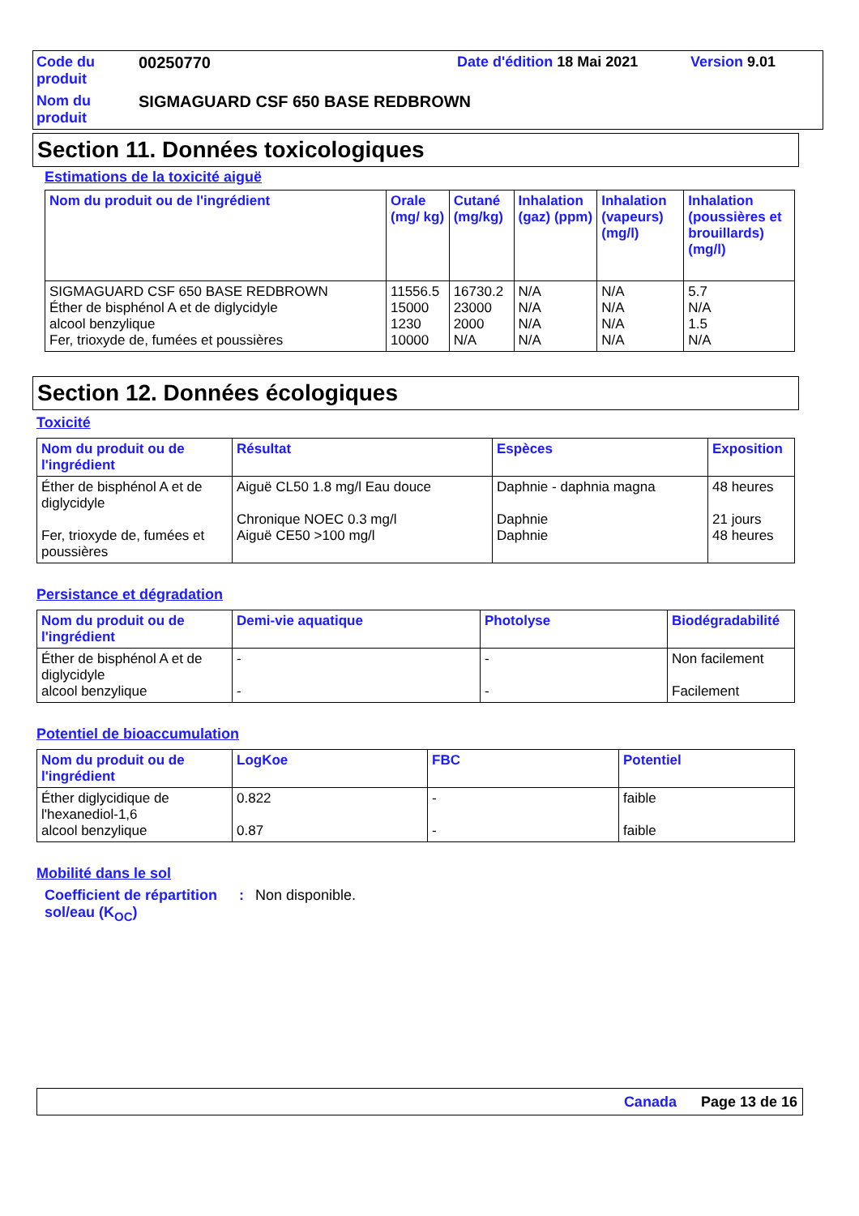| Code du produit | 00250770 | Date d'édition 18 Mai 2021 | Version 9.01 |
| Nom du produit | SIGMAGUARD CSF 650 BASE REDBROWN | | |
Section 11. Données toxicologiques
Estimations de la toxicité aiguë
| Nom du produit ou de l'ingrédient | Orale (mg/ kg) | Cutané (mg/kg) | Inhalation (gaz) (ppm) | Inhalation (vapeurs) (mg/l) | Inhalation (poussières et brouillards) (mg/l) |
| --- | --- | --- | --- | --- | --- |
| SIGMAGUARD CSF 650 BASE REDBROWN Éther de bisphénol A et de diglycidyle alcool benzylique Fer, trioxyde de, fumées et poussières | 11556.5 15000 1230 10000 | 16730.2 23000 2000 N/A | N/A N/A N/A N/A | N/A N/A N/A N/A | 5.7 N/A 1.5 N/A |
Section 12. Données écologiques
Toxicité
| Nom du produit ou de l'ingrédient | Résultat | Espèces | Exposition |
| --- | --- | --- | --- |
| Éther de bisphénol A et de diglycidyle Fer, trioxyde de, fumées et poussières | Aiguë CL50 1.8 mg/l Eau douce Chronique NOEC 0.3 mg/l Aiguë CE50 >100 mg/l | Daphnie - daphnia magna Daphnie Daphnie | 48 heures 21 jours 48 heures |
Persistance et dégradation
| Nom du produit ou de l'ingrédient | Demi-vie aquatique | Photolyse | Biodégradabilité |
| --- | --- | --- | --- |
| Éther de bisphénol A et de diglycidyle alcool benzylique | - - | - - | Non facilement Facilement |
Potentiel de bioaccumulation
| Nom du produit ou de l'ingrédient | LogKoe | FBC | Potentiel |
| --- | --- | --- | --- |
| Éther diglycidique de l'hexanediol-1,6 alcool benzylique | 0.822 0.87 | - - | faible faible |
Mobilité dans le sol
Coefficient de répartition sol/eau (K<sub>OC</sub>)
: Non disponible.
Canada Page 13 de 16